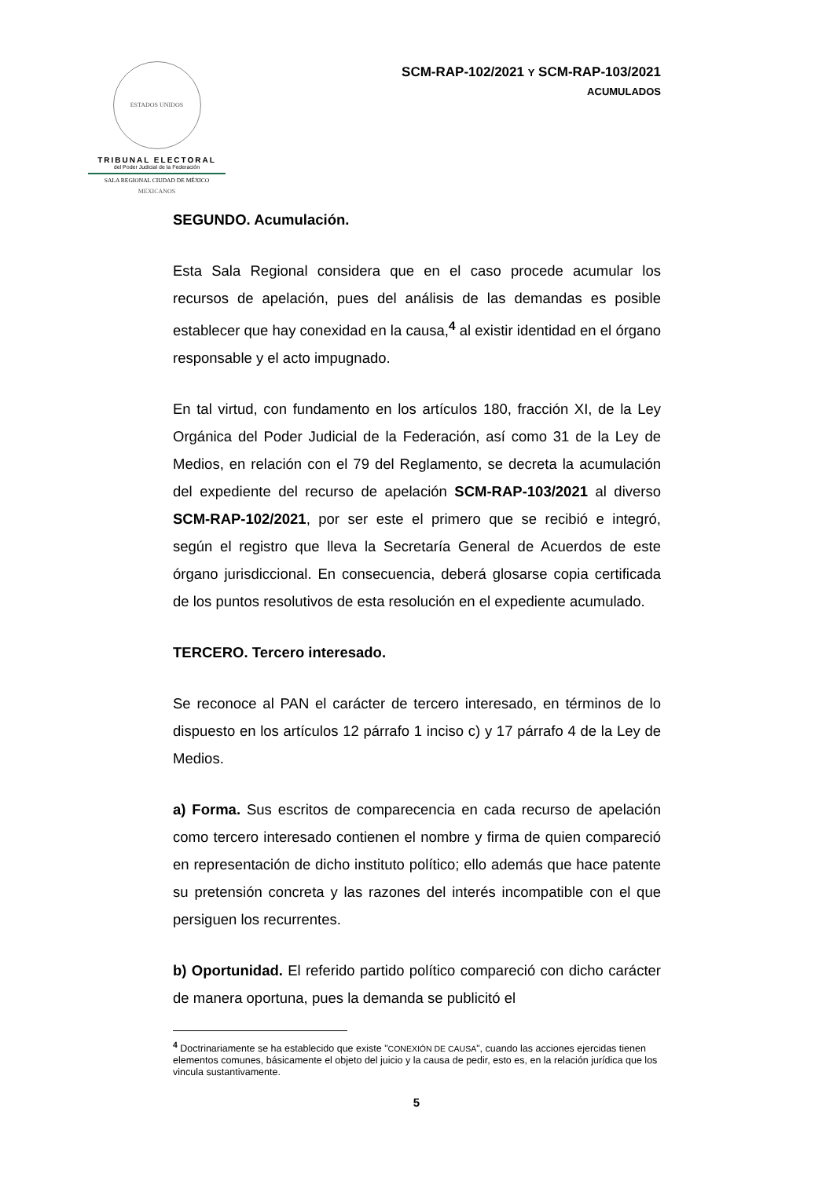ESTADOS UNIDOS MEXICANOS
TRIBUNAL ELECTORAL
del Poder Judicial de la Federación
SALA REGIONAL CIUDAD DE MÉXICO
SCM-RAP-102/2021 Y SCM-RAP-103/2021
ACUMULADOS
SEGUNDO. Acumulación.
Esta Sala Regional considera que en el caso procede acumular los recursos de apelación, pues del análisis de las demandas es posible establecer que hay conexidad en la causa,<sup>4</sup> al existir identidad en el órgano responsable y el acto impugnado.
En tal virtud, con fundamento en los artículos 180, fracción XI, de la Ley Orgánica del Poder Judicial de la Federación, así como 31 de la Ley de Medios, en relación con el 79 del Reglamento, se decreta la acumulación del expediente del recurso de apelación SCM-RAP-103/2021 al diverso SCM-RAP-102/2021, por ser este el primero que se recibió e integró, según el registro que lleva la Secretaría General de Acuerdos de este órgano jurisdiccional. En consecuencia, deberá glosarse copia certificada de los puntos resolutivos de esta resolución en el expediente acumulado.
TERCERO. Tercero interesado.
Se reconoce al PAN el carácter de tercero interesado, en términos de lo dispuesto en los artículos 12 párrafo 1 inciso c) y 17 párrafo 4 de la Ley de Medios.
a) Forma. Sus escritos de comparecencia en cada recurso de apelación como tercero interesado contienen el nombre y firma de quien compareció en representación de dicho instituto político; ello además que hace patente su pretensión concreta y las razones del interés incompatible con el que persiguen los recurrentes.
b) Oportunidad. El referido partido político compareció con dicho carácter de manera oportuna, pues la demanda se publicitó el
<sup>4</sup> Doctrinariamente se ha establecido que existe "CONEXIÓN DE CAUSA", cuando las acciones ejercidas tienen elementos comunes, básicamente el objeto del juicio y la causa de pedir, esto es, en la relación jurídica que los vincula sustantivamente.
5